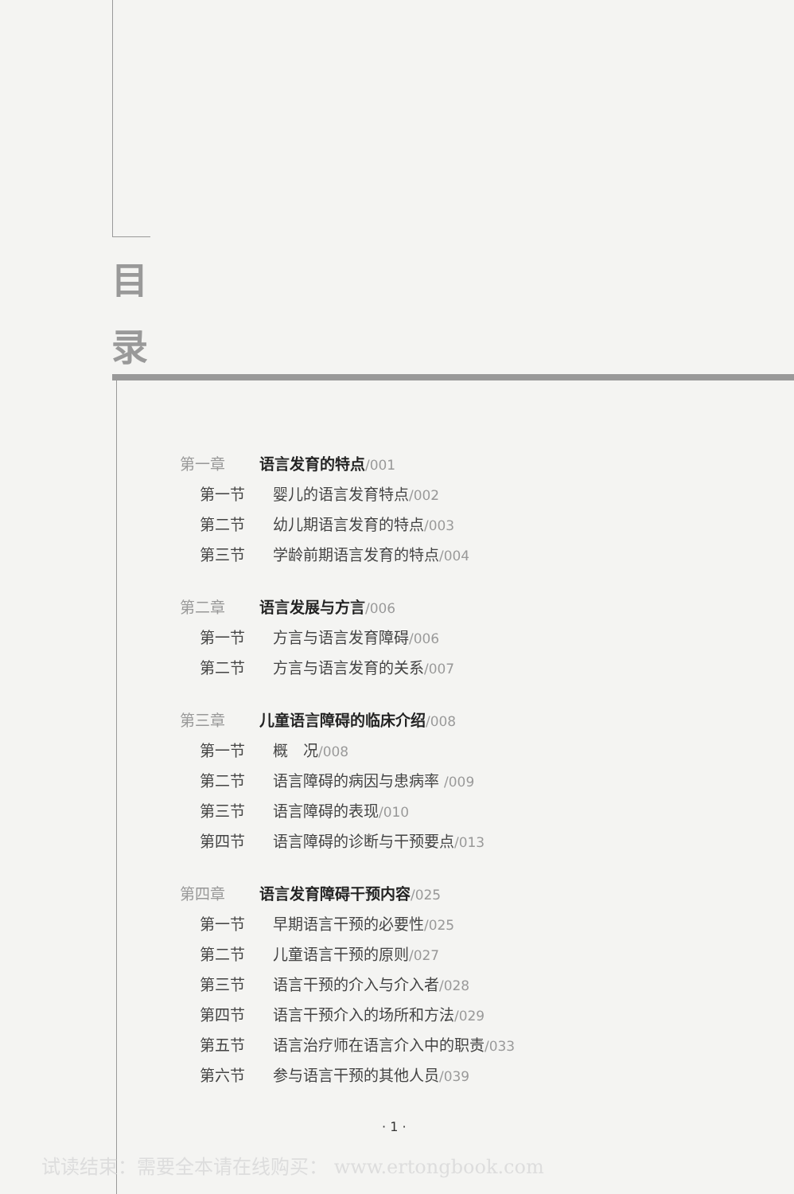目
录
第一章 语言发育的特点/001
第一节 婴儿的语言发育特点/002
第二节 幼儿期语言发育的特点/003
第三节 学龄前期语言发育的特点/004
第二章 语言发展与方言/006
第一节 方言与语言发育障碍/006
第二节 方言与语言发育的关系/007
第三章 儿童语言障碍的临床介绍/008
第一节 概　况/008
第二节 语言障碍的病因与患病率 /009
第三节 语言障碍的表现/010
第四节 语言障碍的诊断与干预要点/013
第四章 语言发育障碍干预内容/025
第一节 早期语言干预的必要性/025
第二节 儿童语言干预的原则/027
第三节 语言干预的介入与介入者/028
第四节 语言干预介入的场所和方法/029
第五节 语言治疗师在语言介入中的职责/033
第六节 参与语言干预的其他人员/039
· 1 ·
试读结束：需要全本请在线购买： www.ertongbook.com